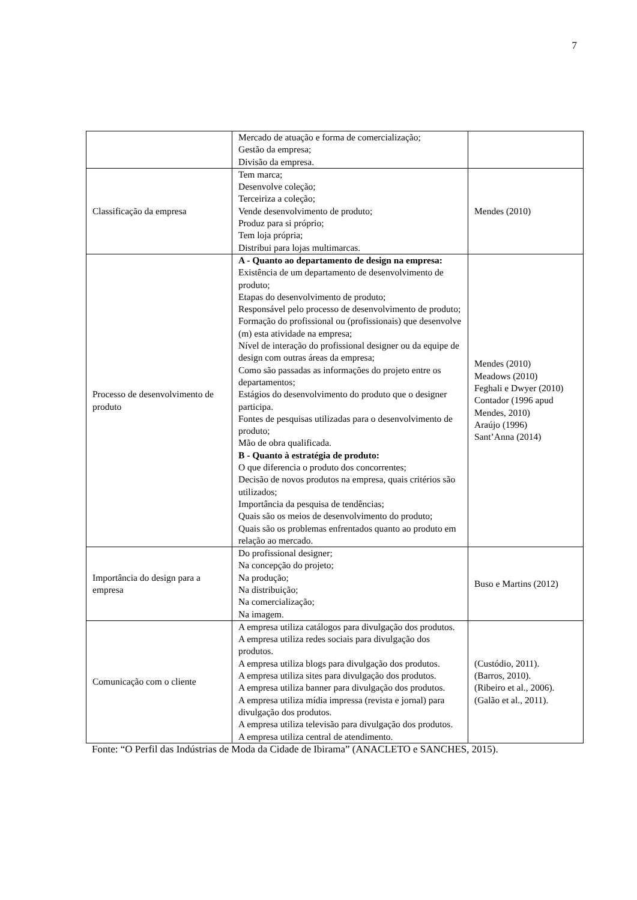7
| | Mercado de atuação e forma de comercialização; Gestão da empresa; Divisão da empresa. | |
| Classificação da empresa | Tem marca; Desenvolve coleção; Terceiriza a coleção; Vende desenvolvimento de produto; Produz para si próprio; Tem loja própria; Distribui para lojas multimarcas. | Mendes (2010) |
| Processo de desenvolvimento de produto | A - Quanto ao departamento de design na empresa: Existência de um departamento de desenvolvimento de produto; Etapas do desenvolvimento de produto; Responsável pelo processo de desenvolvimento de produto; Formação do profissional ou (profissionais) que desenvolve (m) esta atividade na empresa; Nível de interação do profissional designer ou da equipe de design com outras áreas da empresa; Como são passadas as informações do projeto entre os departamentos; Estágios do desenvolvimento do produto que o designer participa. Fontes de pesquisas utilizadas para o desenvolvimento de produto; Mão de obra qualificada. B - Quanto à estratégia de produto: O que diferencia o produto dos concorrentes; Decisão de novos produtos na empresa, quais critérios são utilizados; Importância da pesquisa de tendências; Quais são os meios de desenvolvimento do produto; Quais são os problemas enfrentados quanto ao produto em relação ao mercado. | Mendes (2010) Meadows (2010) Feghali e Dwyer (2010) Contador (1996 apud Mendes, 2010) Araújo (1996) Sant’Anna (2014) |
| Importância do design para a empresa | Do profissional designer; Na concepção do projeto; Na produção; Na distribuição; Na comercialização; Na imagem. | Buso e Martins (2012) |
| Comunicação com o cliente | A empresa utiliza catálogos para divulgação dos produtos. A empresa utiliza redes sociais para divulgação dos produtos. A empresa utiliza blogs para divulgação dos produtos. A empresa utiliza sites para divulgação dos produtos. A empresa utiliza banner para divulgação dos produtos. A empresa utiliza mídia impressa (revista e jornal) para divulgação dos produtos. A empresa utiliza televisão para divulgação dos produtos. A empresa utiliza central de atendimento. | (Custódio, 2011). (Barros, 2010). (Ribeiro et al., 2006). (Galão et al., 2011). |
Fonte: “O Perfil das Indústrias de Moda da Cidade de Ibirama” (ANACLETO e SANCHES, 2015).